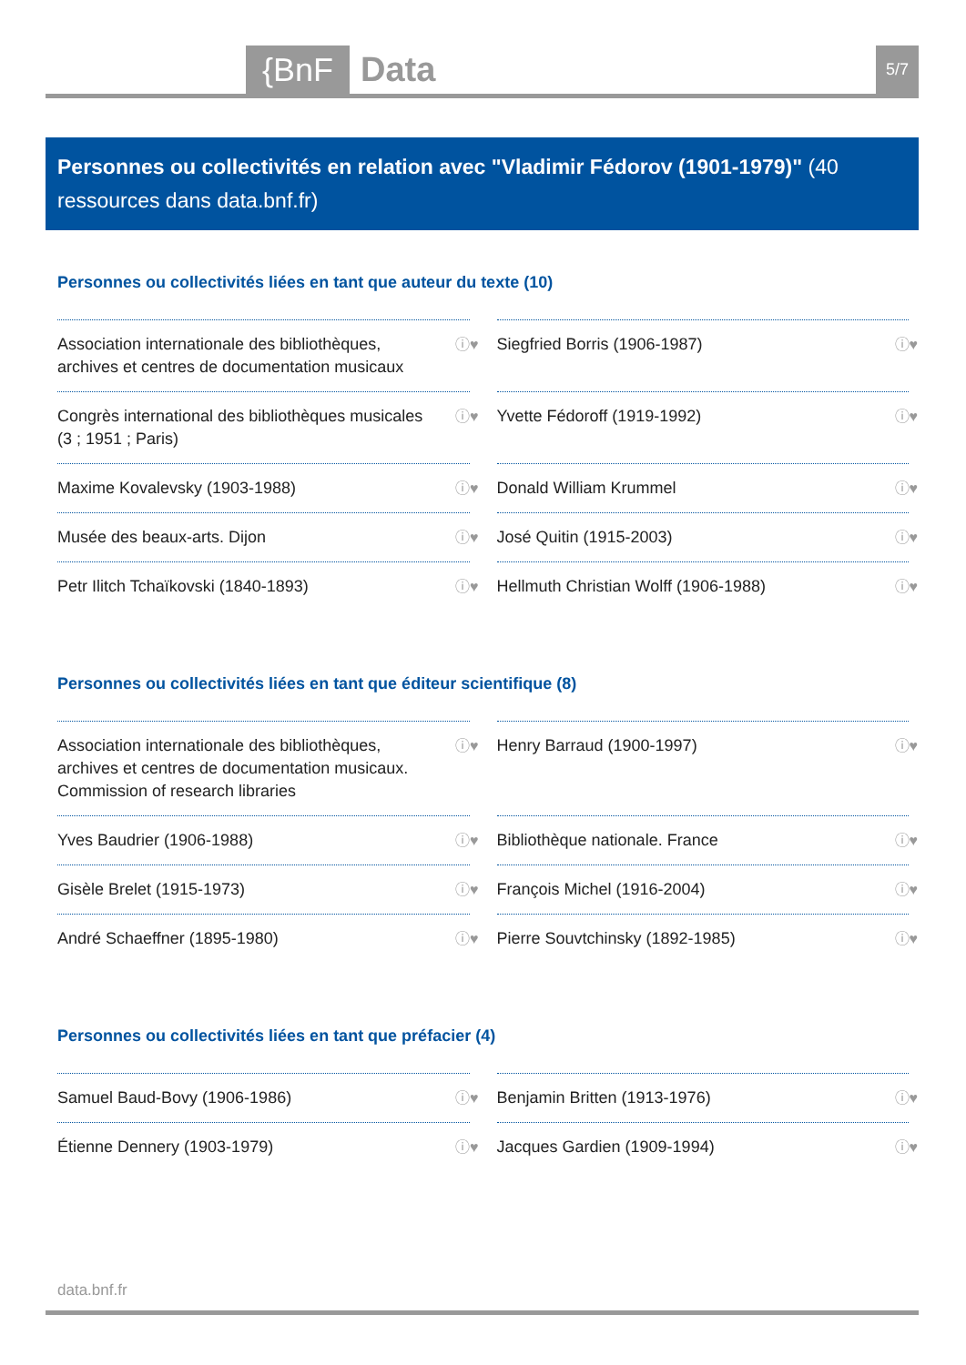{BnF Data 5/7
Personnes ou collectivités en relation avec "Vladimir Fédorov (1901-1979)" (40 ressources dans data.bnf.fr)
Personnes ou collectivités liées en tant que auteur du texte (10)
Association internationale des bibliothèques, archives et centres de documentation musicaux ⓘ♥
Siegfried Borris (1906-1987) ⓘ♥
Congrès international des bibliothèques musicales (3 ; 1951 ; Paris) ⓘ♥
Yvette Fédoroff (1919-1992) ⓘ♥
Maxime Kovalevsky (1903-1988) ⓘ♥
Donald William Krummel ⓘ♥
Musée des beaux-arts. Dijon ⓘ♥
José Quitin (1915-2003) ⓘ♥
Petr Ilitch Tchaïkovski (1840-1893) ⓘ♥
Hellmuth Christian Wolff (1906-1988) ⓘ♥
Personnes ou collectivités liées en tant que éditeur scientifique (8)
Association internationale des bibliothèques, archives et centres de documentation musicaux. Commission of research libraries ⓘ♥
Henry Barraud (1900-1997) ⓘ♥
Yves Baudrier (1906-1988) ⓘ♥
Bibliothèque nationale. France ⓘ♥
Gisèle Brelet (1915-1973) ⓘ♥
François Michel (1916-2004) ⓘ♥
André Schaeffner (1895-1980) ⓘ♥
Pierre Souvtchinsky (1892-1985) ⓘ♥
Personnes ou collectivités liées en tant que préfacier (4)
Samuel Baud-Bovy (1906-1986) ⓘ♥
Benjamin Britten (1913-1976) ⓘ♥
Étienne Dennery (1903-1979) ⓘ♥
Jacques Gardien (1909-1994) ⓘ♥
data.bnf.fr